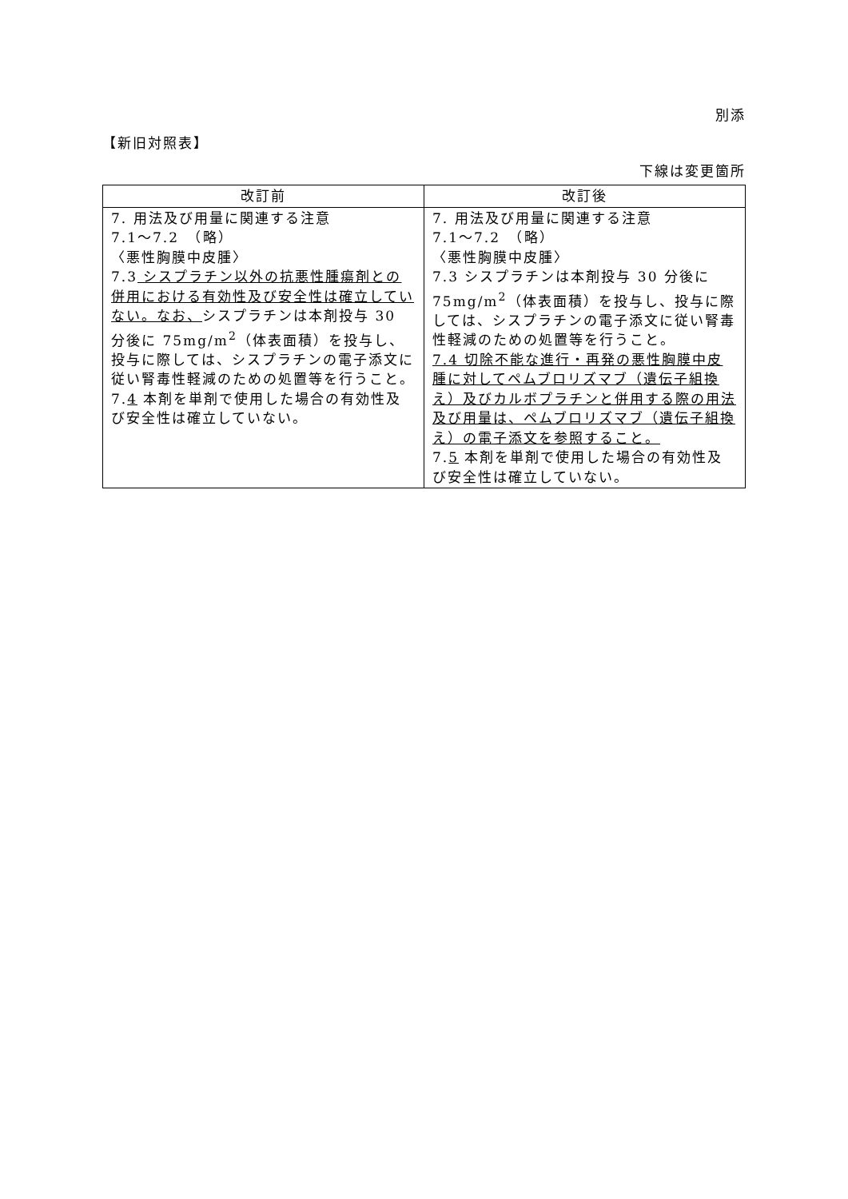別添
【新旧対照表】
下線は変更箇所
| 改訂前 | 改訂後 |
| --- | --- |
| 7. 用法及び用量に関連する注意 7.1～7.2 （略） 〈悪性胸膜中皮腫〉 7.3 シスプラチン以外の抗悪性腫瘍剤との併用における有効性及び安全性は確立していない。なお、 シスプラチンは本剤投与 30 分後に 75mg/m<sup>2</sup>（体表面積）を投与し、投与に際しては、シスプラチンの電子添文に従い腎毒性軽減のための処置等を行うこと。 7. 4 本剤を単剤で使用した場合の有効性及び安全性は確立していない。 | 7. 用法及び用量に関連する注意 7.1～7.2 （略） 〈悪性胸膜中皮腫〉 7.3 シスプラチンは本剤投与 30 分後に 75mg/m<sup>2</sup>（体表面積）を投与し、投与に際しては、シスプラチンの電子添文に従い腎毒性軽減のための処置等を行うこと。 7.4 切除不能な進行・再発の悪性胸膜中皮腫に対してペムブロリズマブ（遺伝子組換え）及びカルボプラチンと併用する際の用法及び用量は、ペムブロリズマブ（遺伝子組換え）の電子添文を参照すること。 7. 5 本剤を単剤で使用した場合の有効性及び安全性は確立していない。 |